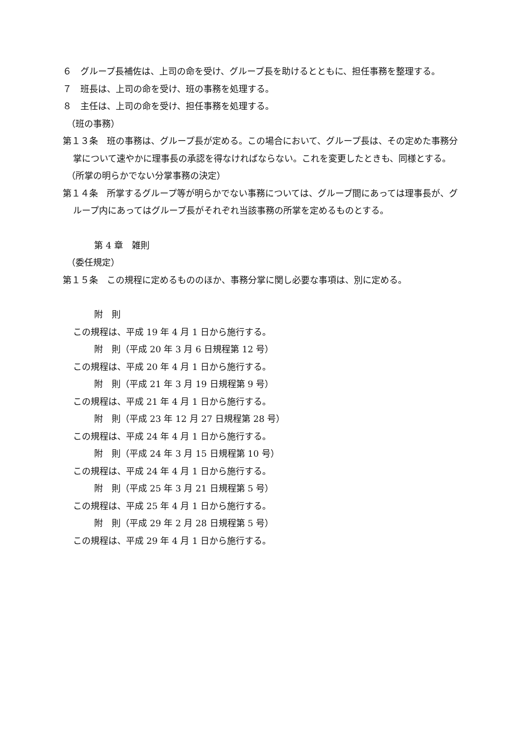６　グループ長補佐は、上司の命を受け、グループ長を助けるとともに、担任事務を整理する。
７　班長は、上司の命を受け、班の事務を処理する。
８　主任は、上司の命を受け、担任事務を処理する。
（班の事務）
第１３条　班の事務は、グループ長が定める。この場合において、グループ長は、その定めた事務分掌について速やかに理事長の承認を得なければならない。これを変更したときも、同様とする。
（所掌の明らかでない分掌事務の決定）
第１４条　所掌するグループ等が明らかでない事務については、グループ間にあっては理事長が、グループ内にあってはグループ長がそれぞれ当該事務の所掌を定めるものとする。
第 4 章　雑則
（委任規定）
第１５条　この規程に定めるもののほか、事務分掌に関し必要な事項は、別に定める。
附　則
この規程は、平成 19 年 4 月 1 日から施行する。
附　則（平成 20 年 3 月 6 日規程第 12 号）
この規程は、平成 20 年 4 月 1 日から施行する。
附　則（平成 21 年 3 月 19 日規程第 9 号）
この規程は、平成 21 年 4 月 1 日から施行する。
附　則（平成 23 年 12 月 27 日規程第 28 号）
この規程は、平成 24 年 4 月 1 日から施行する。
附　則（平成 24 年 3 月 15 日規程第 10 号）
この規程は、平成 24 年 4 月 1 日から施行する。
附　則（平成 25 年 3 月 21 日規程第 5 号）
この規程は、平成 25 年 4 月 1 日から施行する。
附　則（平成 29 年 2 月 28 日規程第 5 号）
この規程は、平成 29 年 4 月 1 日から施行する。